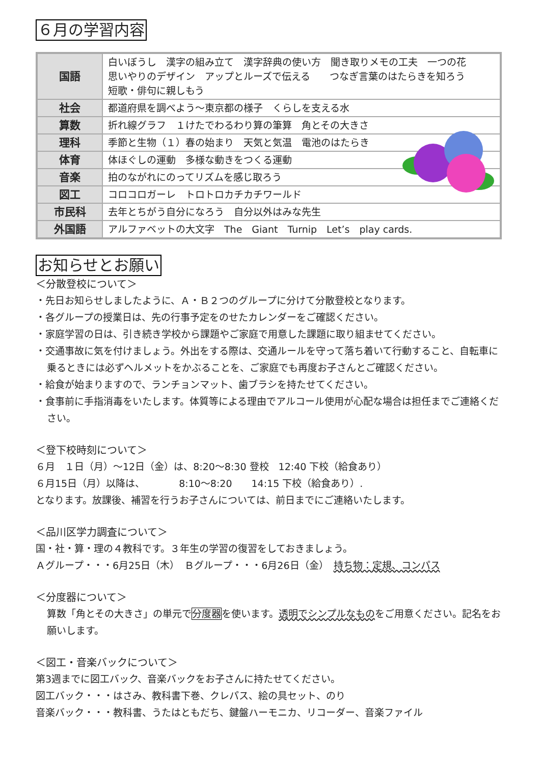６月の学習内容
| 国語 | 白いぼうし 漢字の組み立て 漢字辞典の使い方 聞き取りメモの工夫 一つの花 思いやりのデザイン アップとルーズで伝える つなぎ言葉のはたらきを知ろう 短歌・俳句に親しもう |
| 社会 | 都道府県を調べよう～東京都の様子 くらしを支える水 |
| 算数 | 折れ線グラフ １けたでわるわり算の筆算 角とその大きさ |
| 理科 | 季節と生物（１）春の始まり 天気と気温 電池のはたらき |
| 体育 | 体ほぐしの運動 多様な動きをつくる運動 |
| 音楽 | 拍のながれにのってリズムを感じ取ろう |
| 図工 | コロコロガーレ トロトロカチカチワールド |
| 市民科 | 去年とちがう自分になろう 自分以外はみな先生 |
| 外国語 | アルファベットの大文字 The Giant Turnip Let’s play cards. |
お知らせとお願い
＜分散登校について＞
・先日お知らせしましたように、Ａ・Ｂ２つのグループに分けて分散登校となります。
・各グループの授業日は、先の行事予定をのせたカレンダーをご確認ください。
・家庭学習の日は、引き続き学校から課題やご家庭で用意した課題に取り組ませてください。
・交通事故に気を付けましょう。外出をする際は、交通ルールを守って落ち着いて行動すること、自転車に乗るときには必ずヘルメットをかぶることを、ご家庭でも再度お子さんとご確認ください。
・給食が始まりますので、ランチョンマット、歯ブラシを持たせてください。
・食事前に手指消毒をいたします。体質等による理由でアルコール使用が心配な場合は担任までご連絡ください。
＜登下校時刻について＞
６月　１日（月）～12日（金）は、8:20～8:30 登校　12:40 下校（給食あり）
６月15日（月）以降は、　　　　8:10～8:20　　14:15 下校（給食あり）.
となります。放課後、補習を行うお子さんについては、前日までにご連絡いたします。
＜品川区学力調査について＞
国・社・算・理の４教科です。３年生の学習の復習をしておきましょう。
Ａグループ・・・6月25日（木）　Ｂグループ・・・6月26日（金）　持ち物：定規、コンパス
＜分度器について＞
算数「角とその大きさ」の単元で分度器を使います。透明でシンプルなものをご用意ください。記名をお願いします。
＜図工・音楽バックについて＞
第3週までに図工バック、音楽バックをお子さんに持たせてください。
図工バック・・・はさみ、教科書下巻、クレパス、絵の具セット、のり
音楽バック・・・教科書、うたはともだち、鍵盤ハーモニカ、リコーダー、音楽ファイル